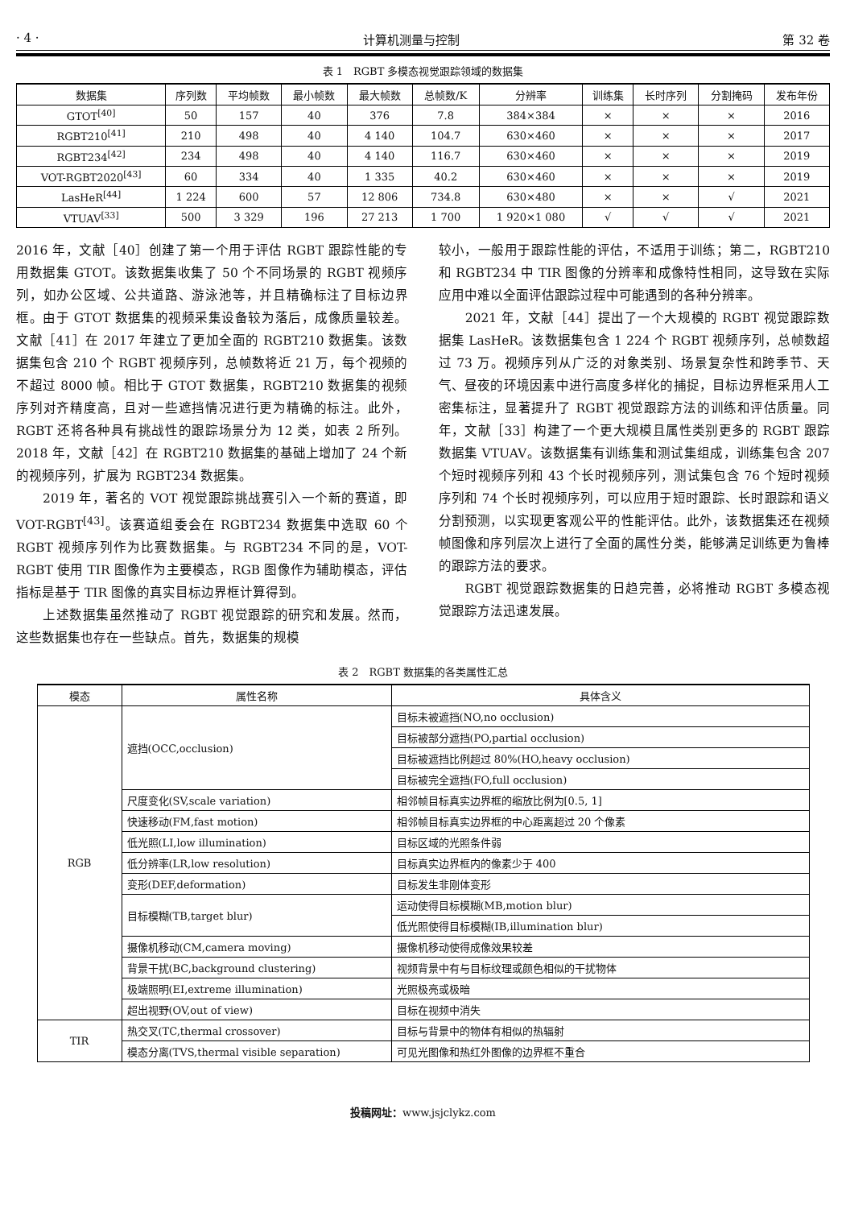· 4 · 计算机测量与控制 第 32 卷
表 1　RGBT 多模态视觉跟踪领域的数据集
| 数据集 | 序列数 | 平均帧数 | 最小帧数 | 最大帧数 | 总帧数/K | 分辨率 | 训练集 | 长时序列 | 分割掩码 | 发布年份 |
| --- | --- | --- | --- | --- | --- | --- | --- | --- | --- | --- |
| GTOT<sup>[40]</sup> | 50 | 157 | 40 | 376 | 7.8 | 384×384 | × | × | × | 2016 |
| RGBT210<sup>[41]</sup> | 210 | 498 | 40 | 4 140 | 104.7 | 630×460 | × | × | × | 2017 |
| RGBT234<sup>[42]</sup> | 234 | 498 | 40 | 4 140 | 116.7 | 630×460 | × | × | × | 2019 |
| VOT-RGBT2020<sup>[43]</sup> | 60 | 334 | 40 | 1 335 | 40.2 | 630×460 | × | × | × | 2019 |
| LasHeR<sup>[44]</sup> | 1 224 | 600 | 57 | 12 806 | 734.8 | 630×480 | × | × | √ | 2021 |
| VTUAV<sup>[33]</sup> | 500 | 3 329 | 196 | 27 213 | 1 700 | 1 920×1 080 | √ | √ | √ | 2021 |
2016 年，文献［40］创建了第一个用于评估 RGBT 跟踪性能的专用数据集 GTOT。该数据集收集了 50 个不同场景的 RGBT 视频序列，如办公区域、公共道路、游泳池等，并且精确标注了目标边界框。由于 GTOT 数据集的视频采集设备较为落后，成像质量较差。文献［41］在 2017 年建立了更加全面的 RGBT210 数据集。该数据集包含 210 个 RGBT 视频序列，总帧数将近 21 万，每个视频的不超过 8000 帧。相比于 GTOT 数据集，RGBT210 数据集的视频序列对齐精度高，且对一些遮挡情况进行更为精确的标注。此外，RGBT 还将各种具有挑战性的跟踪场景分为 12 类，如表 2 所列。2018 年，文献［42］在 RGBT210 数据集的基础上增加了 24 个新的视频序列，扩展为 RGBT234 数据集。
　　2019 年，著名的 VOT 视觉跟踪挑战赛引入一个新的赛道，即 VOT-RGBT<sup>[43]</sup>。该赛道组委会在 RGBT234 数据集中选取 60 个 RGBT 视频序列作为比赛数据集。与 RGBT234 不同的是，VOT-RGBT 使用 TIR 图像作为主要模态，RGB 图像作为辅助模态，评估指标是基于 TIR 图像的真实目标边界框计算得到。
　　上述数据集虽然推动了 RGBT 视觉跟踪的研究和发展。然而，这些数据集也存在一些缺点。首先，数据集的规模
较小，一般用于跟踪性能的评估，不适用于训练；第二，RGBT210 和 RGBT234 中 TIR 图像的分辨率和成像特性相同，这导致在实际应用中难以全面评估跟踪过程中可能遇到的各种分辨率。
　　2021 年，文献［44］提出了一个大规模的 RGBT 视觉跟踪数据集 LasHeR。该数据集包含 1 224 个 RGBT 视频序列，总帧数超过 73 万。视频序列从广泛的对象类别、场景复杂性和跨季节、天气、昼夜的环境因素中进行高度多样化的捕捉，目标边界框采用人工密集标注，显著提升了 RGBT 视觉跟踪方法的训练和评估质量。同年，文献［33］构建了一个更大规模且属性类别更多的 RGBT 跟踪数据集 VTUAV。该数据集有训练集和测试集组成，训练集包含 207 个短时视频序列和 43 个长时视频序列，测试集包含 76 个短时视频序列和 74 个长时视频序列，可以应用于短时跟踪、长时跟踪和语义分割预测，以实现更客观公平的性能评估。此外，该数据集还在视频帧图像和序列层次上进行了全面的属性分类，能够满足训练更为鲁棒的跟踪方法的要求。
　　RGBT 视觉跟踪数据集的日趋完善，必将推动 RGBT 多模态视觉跟踪方法迅速发展。
表 2　RGBT 数据集的各类属性汇总
| 模态 | 属性名称 | 具体含义 |
| --- | --- | --- |
| RGB | 遮挡(OCC,occlusion) | 目标未被遮挡(NO,no occlusion) |
| | | 目标被部分遮挡(PO,partial occlusion) |
| | | 目标被遮挡比例超过 80%(HO,heavy occlusion) |
| | | 目标被完全遮挡(FO,full occlusion) |
| | 尺度变化(SV,scale variation) | 相邻帧目标真实边界框的缩放比例为[0.5, 1] |
| | 快速移动(FM,fast motion) | 相邻帧目标真实边界框的中心距离超过 20 个像素 |
| | 低光照(LI,low illumination) | 目标区域的光照条件弱 |
| | 低分辨率(LR,low resolution) | 目标真实边界框内的像素少于 400 |
| | 变形(DEF,deformation) | 目标发生非刚体变形 |
| | 目标模糊(TB,target blur) | 运动使得目标模糊(MB,motion blur) |
| | | 低光照使得目标模糊(IB,illumination blur) |
| | 摄像机移动(CM,camera moving) | 摄像机移动使得成像效果较差 |
| | 背景干扰(BC,background clustering) | 视频背景中有与目标纹理或颜色相似的干扰物体 |
| | 极端照明(EI,extreme illumination) | 光照极亮或极暗 |
| | 超出视野(OV,out of view) | 目标在视频中消失 |
| TIR | 热交叉(TC,thermal crossover) | 目标与背景中的物体有相似的热辐射 |
| | 模态分离(TVS,thermal visible separation) | 可见光图像和热红外图像的边界框不重合 |
投稿网址：www.jsjclykz.com